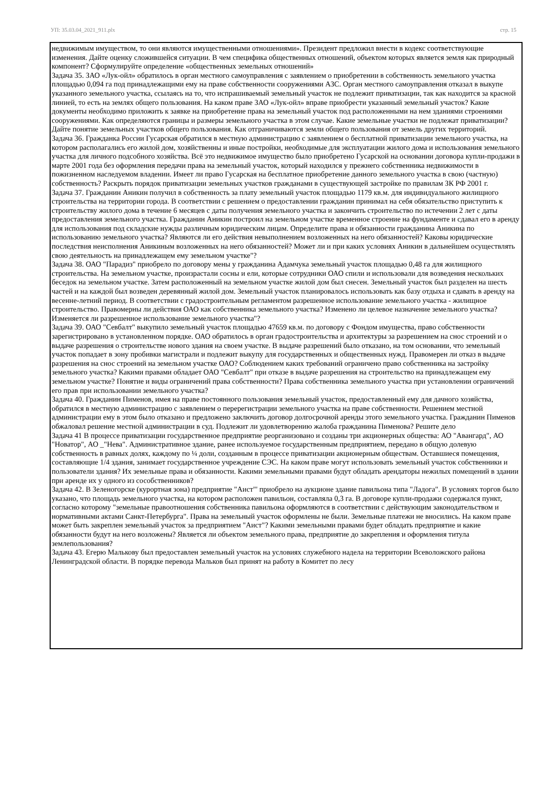УП: 35.03.04_2021_911.plx стр. 15
недвижимым имуществом, то они являются имущественными отношениями». Президент предложил внести в кодекс соответствующие изменения. Дайте оценку сложившейся ситуации. В чем специфика общественных отношений, объектом которых является земля как природный компонент? Сформулируйте определение «общественных земельных отношений»
Задача 35. ЗАО «Лук-ойл» обратилось в орган местного самоуправления с заявлением о приобретении в собственность земельного участка площадью 0,094 га под принадлежащими ему на праве собственности сооружениями АЗС. Орган местного самоуправления отказал в выкупе указанного земельного участка, ссылаясь на то, что испрашиваемый земельный участок не подлежит приватизации, так как находится за красной линией, то есть на землях общего пользования. На каком праве ЗАО «Лук-ойл» вправе приобрести указанный земельный участок? Какие документы необходимо приложить к заявке на приобретение права на земельный участок под расположенными на нем зданиями строениями сооружениями. Как определяются границы и размеры земельного участка в этом случае. Какие земельные участки не подлежат приватизации? Дайте понятие земельных участков общего пользования. Как отграничиваются земли общего пользования от земель других территорий.
Задача 36. Гражданка России Гусарская обратился в местную администрацию с заявлением о бесплатной приватизации земельного участка, на котором располагались его жилой дом, хозяйственны и иные постройки, необходимые для эксплуатации жилого дома и использования земельного участка для личного подсобного хозяйства. Всё это недвижимое имущество было приобретено Гусарской на основании договора купли-продажи в марте 2001 года без оформления передачи права на земельный участок, который находился у прежнего собственника недвижимости в пожизненном наследуемом владении. Имеет ли право Гусарская на бесплатное приобретение данного земельного участка в свою (частную) собственность? Раскрыть порядок приватизации земельных участков гражданами в существующей застройке по правилам ЗК РФ 2001 г.
Задача 37. Гражданин Аникин получил в собственность за плату земельный участок площадью 1179 кв.м. для индивидуального жилищного строительства на территории города. В соответствии с решением о предоставлении гражданин принимал на себя обязательство приступить к строительству жилого дома в течение 6 месяцев с даты получения земельного участка и закончить строительство по истечении 2 лет с даты предоставления земельного участка. Гражданин Аникин построил на земельном участке временное строение на фундаменте и сдавал его в аренду для использования под складские нужды различным юридическим лицам. Определите права и обязанности гражданина Аникина по использованию земельного участка? Являются ли его действия невыполнением возложенных на него обязанностей? Каковы юридические последствия неисполнения Аникиным возложенных на него обязанностей? Может ли и при каких условиях Аникин в дальнейшем осуществлять свою деятельность на принадлежащем ему земельном участке"?
Задача 38. ОАО "Парадиз" приобрело по договору мены у гражданина Адамчука земельный участок площадью 0,48 га для жилищного строительства. На земельном участке, произрастали сосны и ели, которые сотрудники ОАО спили и использовали для возведения нескольких беседок на земельном участке. Затем расположенный на земельном участке жилой дом был снесен. Земельный участок был разделен на шесть частей и на каждой был возведен деревянный жилой дом. Земельный участок планировалось использовать как базу отдыха и сдавать в аренду на весенне-летний период. В соответствии с градостроительным регламентом разрешенное использование земельного участка - жилищное строительство. Правомерны ли действия ОАО как собственника земельного участка? Изменено ли целевое назначение земельного участка? Изменяется ли разрешенное использование земельного участка"?
Задача 39. ОАО "Севбалт" выкупило земельный участок площадью 47659 кв.м. по договору с Фондом имущества, право собственности зарегистрировано в установленном порядке. ОАО обратилось в орган градостроительства и архитектуры за разрешением на снос строений и о выдаче разрешения о строительстве нового здания на своем участке. В выдаче разрешений было отказано, на том основании, что земельный участок попадает в зону пробивки магистрали и подлежит выкупу для государственных и общественных нужд. Правомерен ли отказ в выдаче разрешения на снос строений на земельном участке ОАО? Соблюдением каких требований ограничено право собственника на застройку земельного участка? Какими правами обладает ОАО "Севбалт" при отказе в выдаче разрешения на строительство на принадлежащем ему земельном участке? Понятие и виды ограничений права собственности? Права собственника земельного участка при установлении ограничений его прав при использовании земельного участка?
Задача 40. Гражданин Пименов, имея на праве постоянного пользования земельный участок, предоставленный ему для дачного хозяйства, обратился в местную администрацию с заявлением о перерегистрации земельного участка на праве собственности. Решением местной администрации ему в этом было отказано и предложено заключить договор долгосрочной аренды этого земельного участка. Гражданин Пименов обжаловал решение местной администрации в суд. Подлежит ли удовлетворению жалоба гражданина Пименова? Решите дело
Задача 41 В процессе приватизации государственное предприятие реорганизовано и созданы три акционерных общества: АО "Авангард", АО "Новатор", АО _"Нева". Административное здание, ранее используемое государственным предприятием, передано в общую долевую собственность в равных долях, каждому по ¼ доли, созданным в процессе приватизации акционерным обществам. Оставшиеся помещения, составляющие 1/4 здания, занимает государственное учреждение СЭС. На каком праве могут использовать земельный участок собственники и пользователи здания? Их земельные права и обязанности. Какими земельными правами будут обладать арендаторы нежилых помещений в здании при аренде их у одного из сособственников?
Задача 42. В Зеленогорске (курортная зона) предприятие "Аист"' приобрело на аукционе здание павильона типа "Ладога". В условиях торгов было указано, что площадь земельного участка, на котором расположен павильон, составляла 0,3 га. В договоре купли-продажи содержался пункт, согласно которому "земельные правоотношения собственника павильона оформляются в соответствии с действующим законодательством и нормативными актами Санкт-Петербурга". Права на земельный участок оформлены не были. Земельные платежи не вносились. На каком праве может быть закреплен земельный участок за предприятием "Аист"? Какими земельными правами будет обладать предприятие и какие обязанности будут на него возложены? Является ли объектом земельного права, предприятие до закрепления и оформления титула землепользования?
Задача 43. Егерю Малькову был предоставлен земельный участок на условиях служебного надела на территории Всеволожского района Ленинградской области. В порядке перевода Мальков был принят на работу в Комитет по лесу